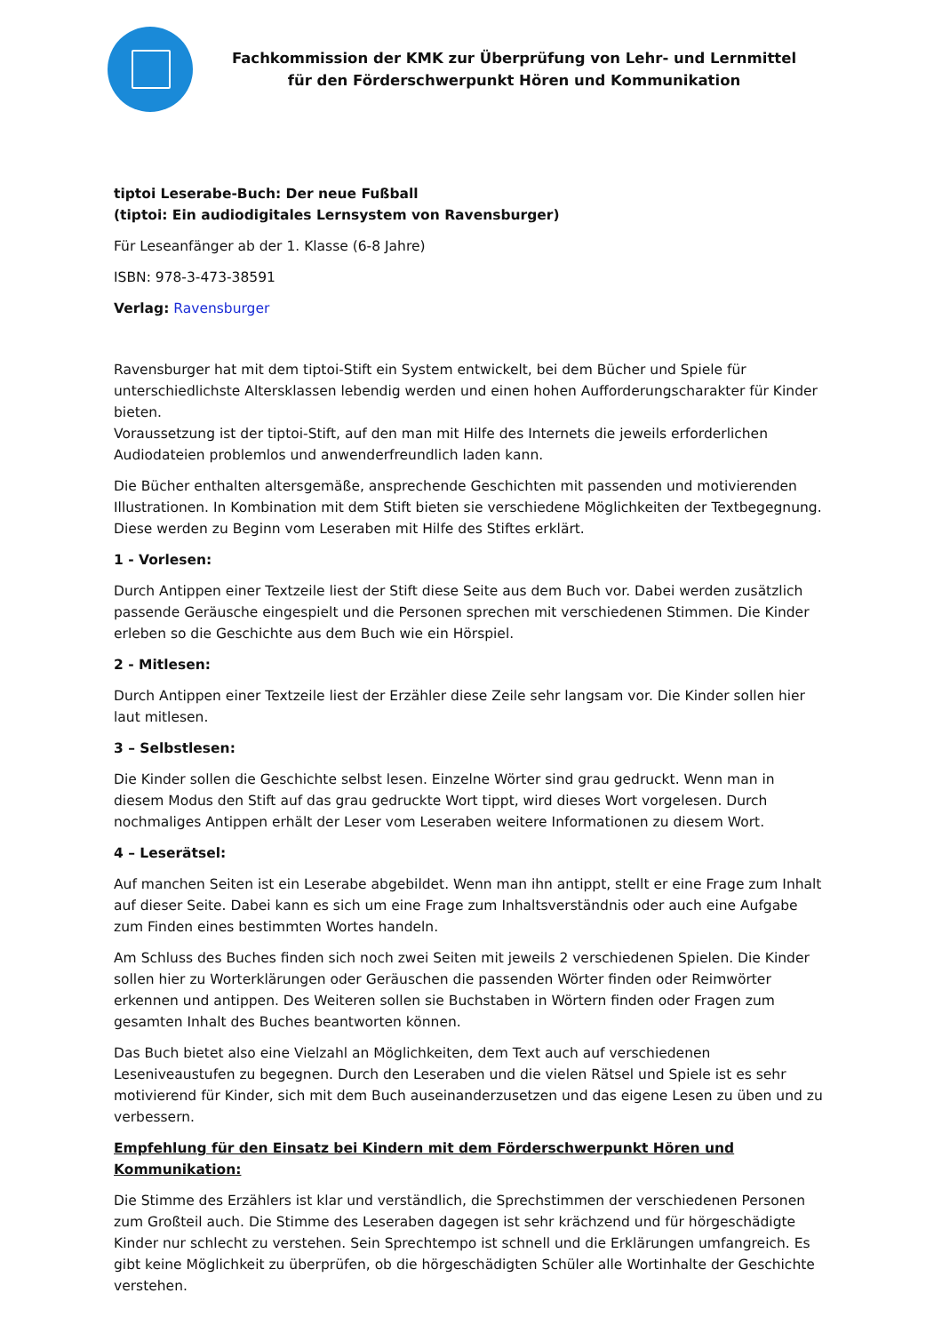Fachkommission der KMK zur Überprüfung von Lehr- und Lernmittel
für den Förderschwerpunkt Hören und Kommunikation
tiptoi Leserabe-Buch: Der neue Fußball
(tiptoi: Ein audiodigitales Lernsystem von Ravensburger)
Für Leseanfänger ab der 1. Klasse (6-8 Jahre)
ISBN: 978-3-473-38591
Verlag: Ravensburger
Ravensburger hat mit dem tiptoi-Stift ein System entwickelt, bei dem Bücher und Spiele für unterschiedlichste Altersklassen lebendig werden und einen hohen Aufforderungscharakter für Kinder bieten.
Voraussetzung ist der tiptoi-Stift, auf den man mit Hilfe des Internets die jeweils erforderlichen Audiodateien problemlos und anwenderfreundlich laden kann.
Die Bücher enthalten altersgemäße, ansprechende Geschichten mit passenden und motivierenden Illustrationen. In Kombination mit dem Stift bieten sie verschiedene Möglichkeiten der Textbegegnung. Diese werden zu Beginn vom Leseraben mit Hilfe des Stiftes erklärt.
1 - Vorlesen:
Durch Antippen einer Textzeile liest der Stift diese Seite aus dem Buch vor. Dabei werden zusätzlich passende Geräusche eingespielt und die Personen sprechen mit verschiedenen Stimmen. Die Kinder erleben so die Geschichte aus dem Buch wie ein Hörspiel.
2 - Mitlesen:
Durch Antippen einer Textzeile liest der Erzähler diese Zeile sehr langsam vor. Die Kinder sollen hier laut mitlesen.
3 – Selbstlesen:
Die Kinder sollen die Geschichte selbst lesen. Einzelne Wörter sind grau gedruckt. Wenn man in diesem Modus den Stift auf das grau gedruckte Wort tippt, wird dieses Wort vorgelesen. Durch nochmaliges Antippen erhält der Leser vom Leseraben weitere Informationen zu diesem Wort.
4 – Leserätsel:
Auf manchen Seiten ist ein Leserabe abgebildet. Wenn man ihn antippt, stellt er eine Frage zum Inhalt auf dieser Seite. Dabei kann es sich um eine Frage zum Inhaltsverständnis oder auch eine Aufgabe zum Finden eines bestimmten Wortes handeln.
Am Schluss des Buches finden sich noch zwei Seiten mit jeweils 2 verschiedenen Spielen. Die Kinder sollen hier zu Worterklärungen oder Geräuschen die passenden Wörter finden oder Reimwörter erkennen und antippen. Des Weiteren sollen sie Buchstaben in Wörtern finden oder Fragen zum gesamten Inhalt des Buches beantworten können.
Das Buch bietet also eine Vielzahl an Möglichkeiten, dem Text auch auf verschiedenen Leseniveaustufen zu begegnen. Durch den Leseraben und die vielen Rätsel und Spiele ist es sehr motivierend für Kinder, sich mit dem Buch auseinanderzusetzen und das eigene Lesen zu üben und zu verbessern.
Empfehlung für den Einsatz bei Kindern mit dem Förderschwerpunkt Hören und Kommunikation:
Die Stimme des Erzählers ist klar und verständlich, die Sprechstimmen der verschiedenen Personen zum Großteil auch. Die Stimme des Leseraben dagegen ist sehr krächzend und für hörgeschädigte Kinder nur schlecht zu verstehen. Sein Sprechtempo ist schnell und die Erklärungen umfangreich. Es gibt keine Möglichkeit zu überprüfen, ob die hörgeschädigten Schüler alle Wortinhalte der Geschichte verstehen.